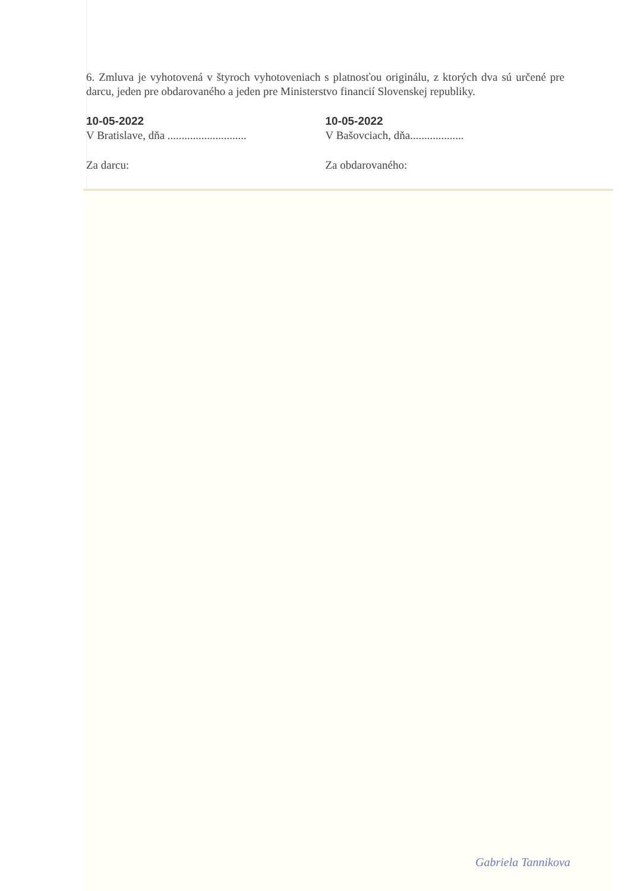6. Zmluva je vyhotovená v štyroch vyhotoveniach s platnosťou originálu, z ktorých dva sú určené pre darcu, jeden pre obdarovaného a jeden pre Ministerstvo financií Slovenskej republiky.
10-05-2022
V Bratislave, dňa ............................
10-05-2022
V Bašovciach, dňa...................
Za darcu: Za obdarovaného:
Gabriela Tannikova